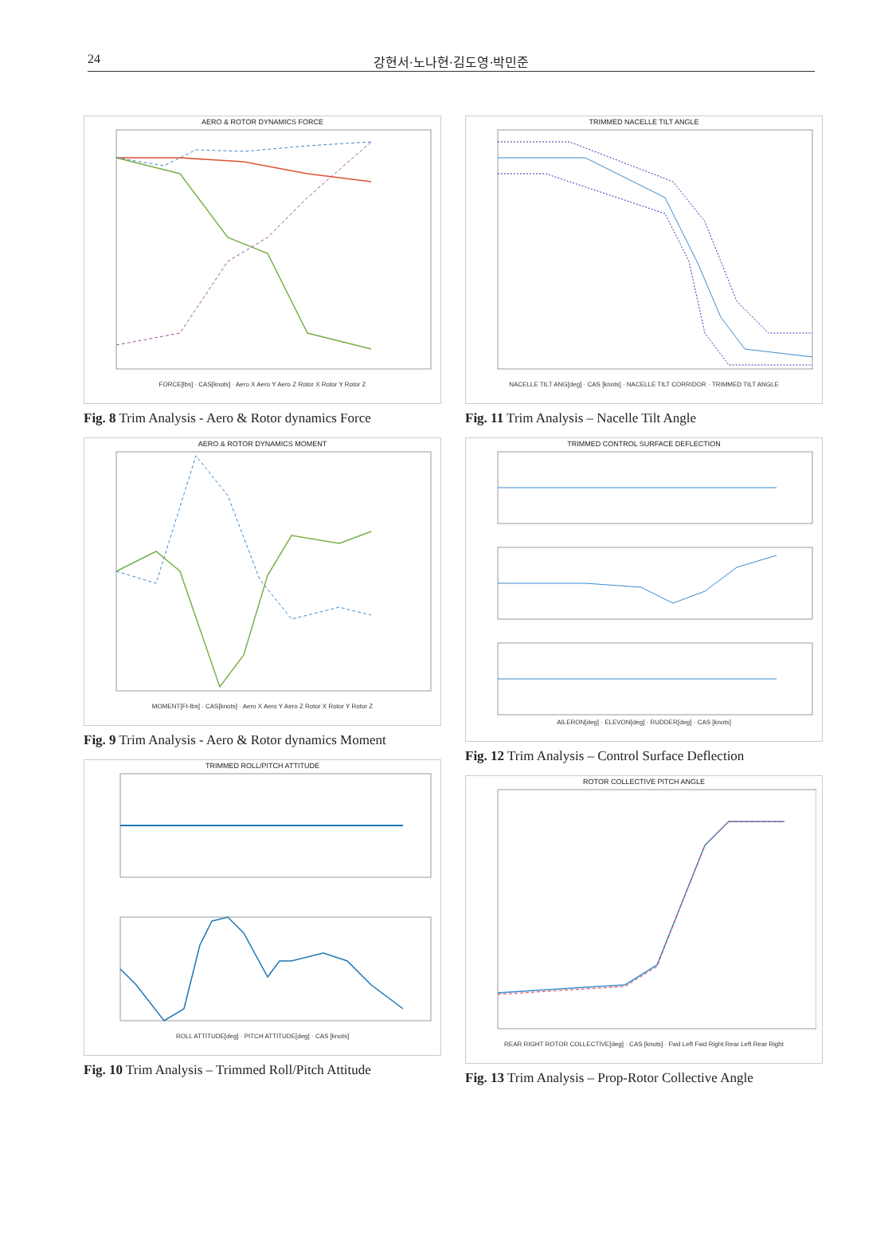24 강현서·노나현·김도영·박민준
AERO & ROTOR DYNAMICS FORCE
FORCE[lbs] · CAS[knots] · Aero X Aero Y Aero Z Rotor X Rotor Y Rotor Z
Fig. 8 Trim Analysis - Aero & Rotor dynamics Force
AERO & ROTOR DYNAMICS MOMENT
MOMENT[Ft-lbs] · CAS[knots] · Aero X Aero Y Aero Z Rotor X Rotor Y Rotor Z
Fig. 9 Trim Analysis - Aero & Rotor dynamics Moment
TRIMMED ROLL/PITCH ATTITUDE
ROLL ATTITUDE[deg] · PITCH ATTITUDE[deg] · CAS [knots]
Fig. 10 Trim Analysis – Trimmed Roll/Pitch Attitude
TRIMMED NACELLE TILT ANGLE
NACELLE TILT ANG[deg] · CAS [knots] · NACELLE TILT CORRIDOR · TRIMMED TILT ANGLE
Fig. 11 Trim Analysis – Nacelle Tilt Angle
TRIMMED CONTROL SURFACE DEFLECTION
AILERON[deg] · ELEVON[deg] · RUDDER[deg] · CAS [knots]
Fig. 12 Trim Analysis – Control Surface Deflection
ROTOR COLLECTIVE PITCH ANGLE
REAR RIGHT ROTOR COLLECTIVE[deg] · CAS [knots] · Fwd Left Fwd Right Rear Left Rear Right
Fig. 13 Trim Analysis – Prop-Rotor Collective Angle